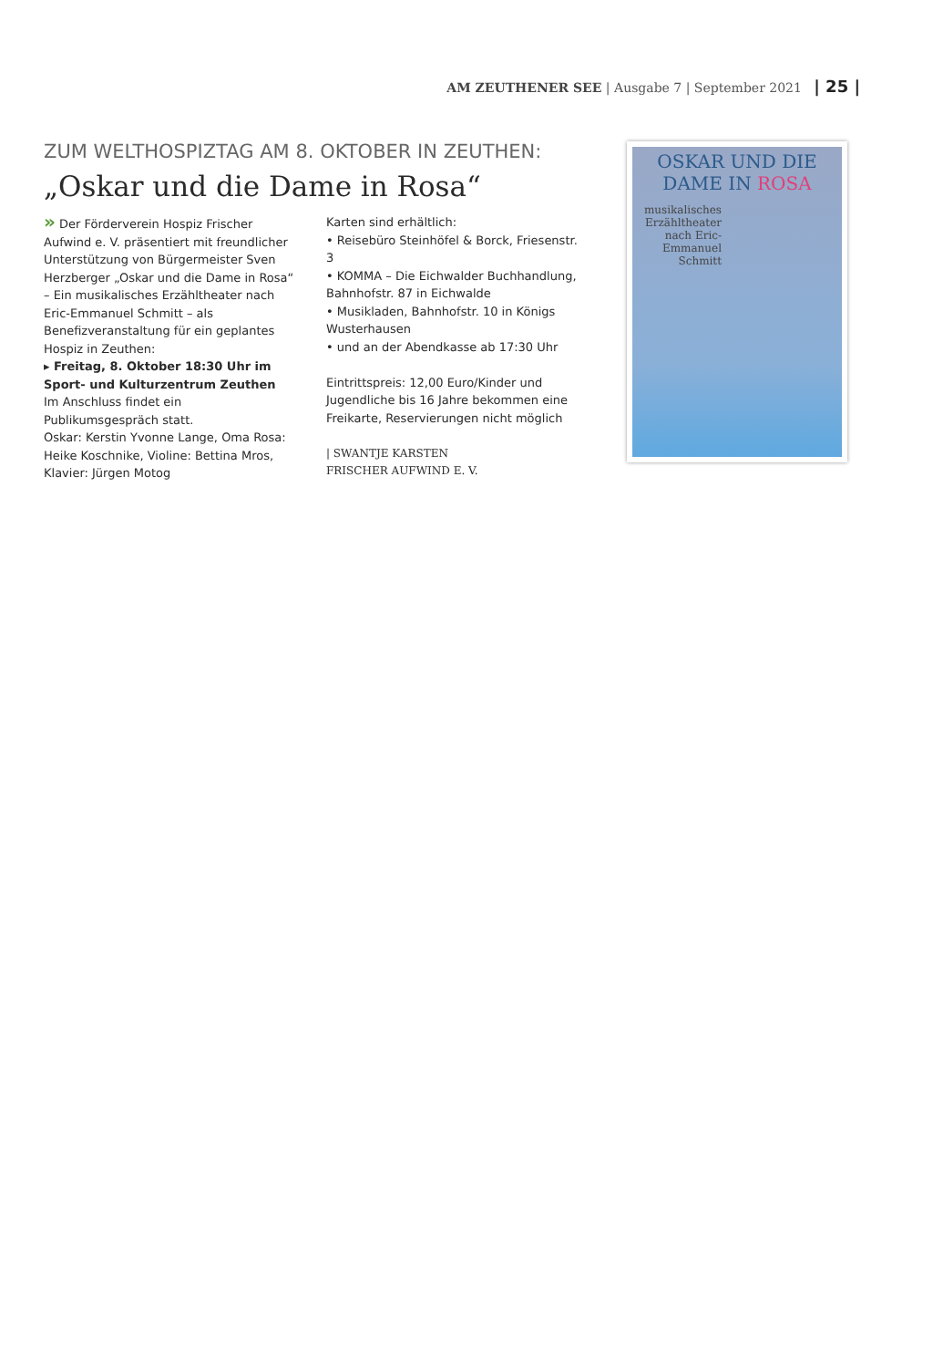AM ZEUTHENER SEE | Ausgabe 7 | September 2021 | 25 |
ZUM WELTHOSPIZTAG AM 8. OKTOBER IN ZEUTHEN:
„Oskar und die Dame in Rosa“
» Der Förderverein Hospiz Frischer Aufwind e. V. präsentiert mit freundlicher Unterstützung von Bürgermeister Sven Herzberger „Oskar und die Dame in Rosa“ – Ein musikalisches Erzähltheater nach Eric-Emmanuel Schmitt – als Benefizveranstaltung für ein geplantes Hospiz in Zeuthen:
▸ Freitag, 8. Oktober 18:30 Uhr im Sport- und Kulturzentrum Zeuthen
Im Anschluss findet ein Publikumsgespräch statt.
Oskar: Kerstin Yvonne Lange, Oma Rosa: Heike Koschnike, Violine: Bettina Mros, Klavier: Jürgen Motog
Karten sind erhältlich:
• Reisebüro Steinhöfel & Borck, Friesenstr. 3
• KOMMA – Die Eichwalder Buchhandlung, Bahnhofstr. 87 in Eichwalde
• Musikladen, Bahnhofstr. 10 in Königs Wusterhausen
• und an der Abendkasse ab 17:30 Uhr
Eintrittspreis: 12,00 Euro/Kinder und Jugendliche bis 16 Jahre bekommen eine Freikarte, Reservierungen nicht möglich
| SWANTJE KARSTEN
FRISCHER AUFWIND E. V.
OSKAR UND DIE
DAME IN ROSA
musikalisches Erzähltheater nach Eric-Emmanuel Schmitt